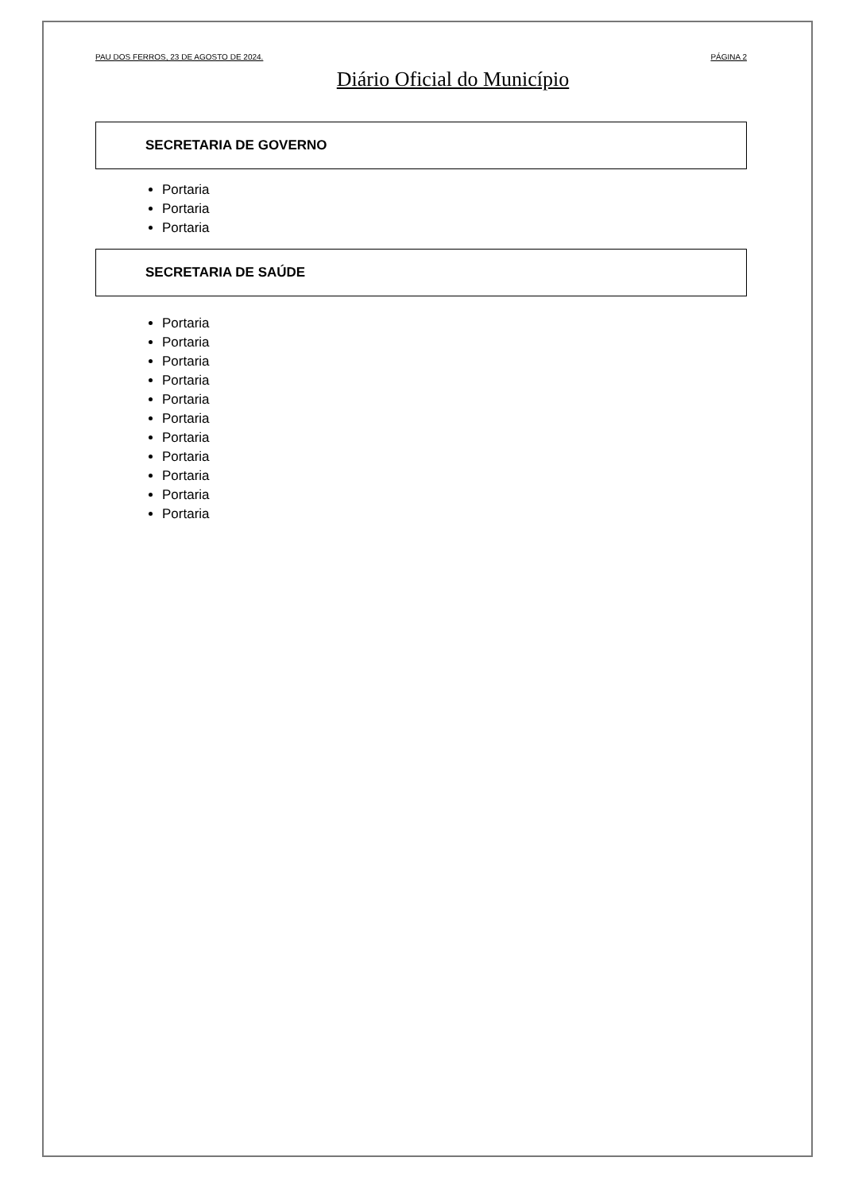PAU DOS FERROS, 23 DE AGOSTO DE 2024. PÁGINA 2
Diário Oficial do Município
SECRETARIA DE GOVERNO
Portaria
Portaria
Portaria
SECRETARIA DE SAÚDE
Portaria
Portaria
Portaria
Portaria
Portaria
Portaria
Portaria
Portaria
Portaria
Portaria
Portaria